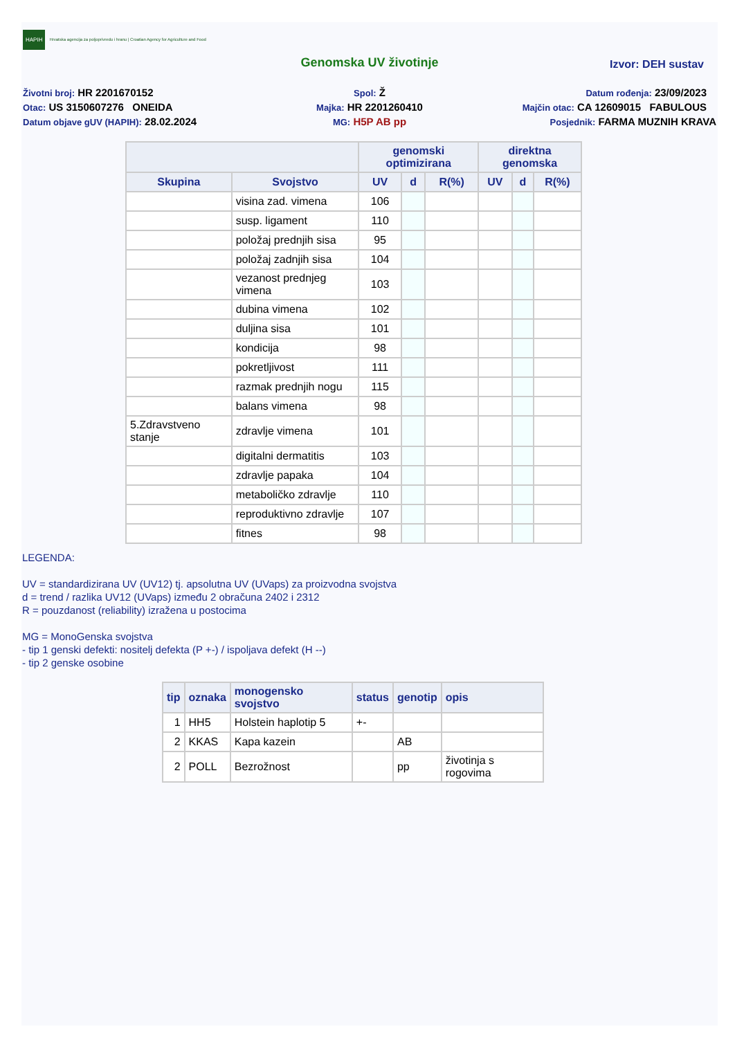HAPIH Hrvatska agencija za poljoprivredu i hranu | Croatian Agency for Agriculture and Food
Genomska UV životinje
Izvor: DEH sustav
Životni broj: HR 2201670152
Spol: Ž
Datum rođenja: 23/09/2023
Otac: US 3150607276 ONEIDA
Majka: HR 2201260410
Majčin otac: CA 12609015 FABULOUS
Datum objave gUV (HAPIH): 28.02.2024
MG: H5P AB pp
Posjednik: FARMA MUZNIH KRAVA
| | | genomski optimizirana | | | direktna genomska | | |
| --- | --- | --- | --- | --- | --- | --- | --- |
| Skupina | Svojstvo | UV | d | R(%) | UV | d | R(%) |
| | visina zad. vimena | 106 | | | | | |
| | susp. ligament | 110 | | | | | |
| | položaj prednjih sisa | 95 | | | | | |
| | položaj zadnjih sisa | 104 | | | | | |
| | vezanost prednjeg vimena | 103 | | | | | |
| | dubina vimena | 102 | | | | | |
| | duljina sisa | 101 | | | | | |
| | kondicija | 98 | | | | | |
| | pokretljivost | 111 | | | | | |
| | razmak prednjih nogu | 115 | | | | | |
| | balans vimena | 98 | | | | | |
| 5.Zdravstveno stanje | zdravlje vimena | 101 | | | | | |
| | digitalni dermatitis | 103 | | | | | |
| | zdravlje papaka | 104 | | | | | |
| | metaboličko zdravlje | 110 | | | | | |
| | reproduktivno zdravlje | 107 | | | | | |
| | fitnes | 98 | | | | | |
LEGENDA:
UV = standardizirana UV (UV12) tj. apsolutna UV (UVaps) za proizvodna svojstva
d = trend / razlika UV12 (UVaps) između 2 obračuna 2402 i 2312
R = pouzdanost (reliability) izražena u postocima
MG = MonoGenska svojstva
- tip 1 genski defekti: nositelj defekta (P +-) / ispoljava defekt (H --)
- tip 2 genske osobine
| tip | oznaka | monogensko svojstvo | status | genotip | opis |
| --- | --- | --- | --- | --- | --- |
| 1 | HH5 | Holstein haplotip 5 | +- | | |
| 2 | KKAS | Kapa kazein | | AB | |
| 2 | POLL | Bezrožnost | | pp | životinja s rogovima |